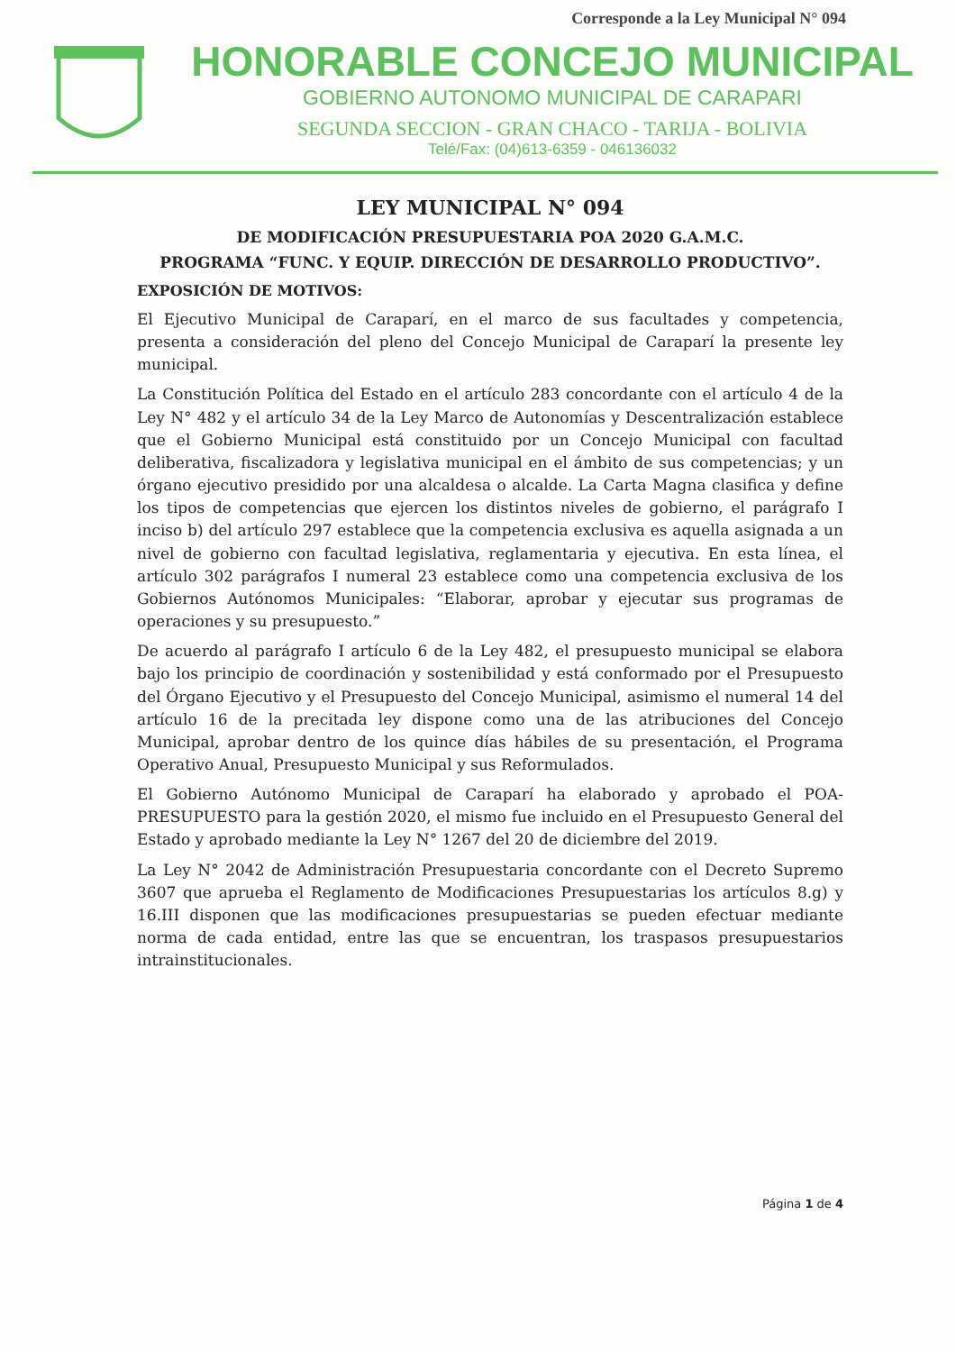Corresponde a la Ley Municipal N° 094
HONORABLE CONCEJO MUNICIPAL
GOBIERNO AUTONOMO MUNICIPAL DE CARAPARI
SEGUNDA SECCION - GRAN CHACO - TARIJA - BOLIVIA
Telé/Fax: (04)613-6359 - 046136032
LEY MUNICIPAL N° 094
DE MODIFICACIÓN PRESUPUESTARIA POA 2020 G.A.M.C.
PROGRAMA “FUNC. Y EQUIP. DIRECCIÓN DE DESARROLLO PRODUCTIVO”.
EXPOSICIÓN DE MOTIVOS:
El Ejecutivo Municipal de Caraparí, en el marco de sus facultades y competencia, presenta a consideración del pleno del Concejo Municipal de Caraparí la presente ley municipal.
La Constitución Política del Estado en el artículo 283 concordante con el artículo 4 de la Ley N° 482 y el artículo 34 de la Ley Marco de Autonomías y Descentralización establece que el Gobierno Municipal está constituido por un Concejo Municipal con facultad deliberativa, fiscalizadora y legislativa municipal en el ámbito de sus competencias; y un órgano ejecutivo presidido por una alcaldesa o alcalde. La Carta Magna clasifica y define los tipos de competencias que ejercen los distintos niveles de gobierno, el parágrafo I inciso b) del artículo 297 establece que la competencia exclusiva es aquella asignada a un nivel de gobierno con facultad legislativa, reglamentaria y ejecutiva. En esta línea, el artículo 302 parágrafos I numeral 23 establece como una competencia exclusiva de los Gobiernos Autónomos Municipales: “Elaborar, aprobar y ejecutar sus programas de operaciones y su presupuesto.”
De acuerdo al parágrafo I artículo 6 de la Ley 482, el presupuesto municipal se elabora bajo los principio de coordinación y sostenibilidad y está conformado por el Presupuesto del Órgano Ejecutivo y el Presupuesto del Concejo Municipal, asimismo el numeral 14 del artículo 16 de la precitada ley dispone como una de las atribuciones del Concejo Municipal, aprobar dentro de los quince días hábiles de su presentación, el Programa Operativo Anual, Presupuesto Municipal y sus Reformulados.
El Gobierno Autónomo Municipal de Caraparí ha elaborado y aprobado el POA-PRESUPUESTO para la gestión 2020, el mismo fue incluido en el Presupuesto General del Estado y aprobado mediante la Ley N° 1267 del 20 de diciembre del 2019.
La Ley N° 2042 de Administración Presupuestaria concordante con el Decreto Supremo 3607 que aprueba el Reglamento de Modificaciones Presupuestarias los artículos 8.g) y 16.III disponen que las modificaciones presupuestarias se pueden efectuar mediante norma de cada entidad, entre las que se encuentran, los traspasos presupuestarios intrainstitucionales.
Página 1 de 4